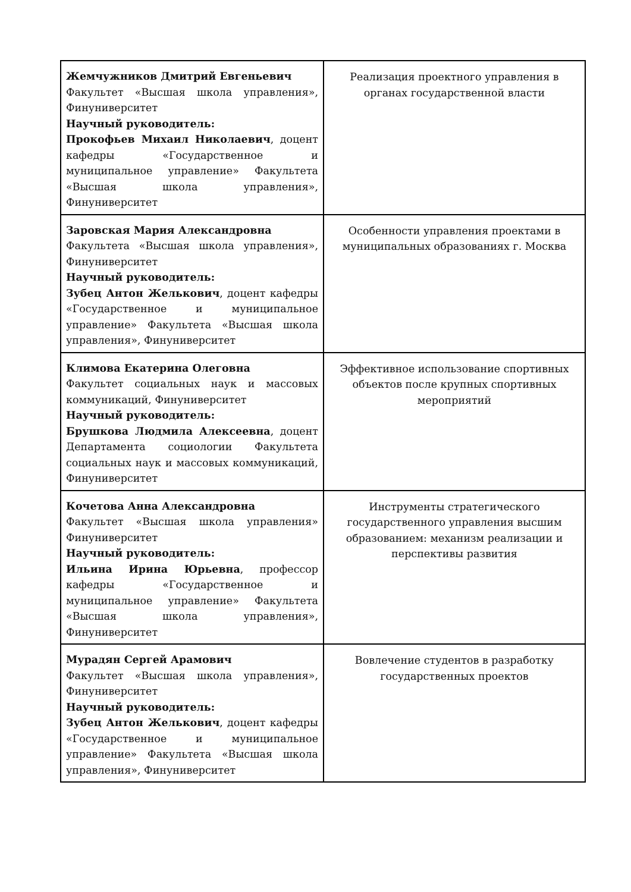| Жемчужников Дмитрий Евгеньевич Факультет «Высшая школа управления», Финуниверситет Научный руководитель: Прокофьев Михаил Николаевич , доцент кафедры «Государственное и муниципальное управление» Факультета «Высшая школа управления», Финуниверситет | Реализация проектного управления в органах государственной власти |
| Заровская Мария Александровна Факультета «Высшая школа управления», Финуниверситет Научный руководитель: Зубец Антон Желькович , доцент кафедры «Государственное и муниципальное управление» Факультета «Высшая школа управления», Финуниверситет | Особенности управления проектами в муниципальных образованиях г. Москва |
| Климова Екатерина Олеговна Факультет социальных наук и массовых коммуникаций, Финуниверситет Научный руководитель: Брушкова Людмила Алексеевна , доцент Департамента социологии Факультета социальных наук и массовых коммуникаций, Финуниверситет | Эффективное использование спортивных объектов после крупных спортивных мероприятий |
| Кочетова Анна Александровна Факультет «Высшая школа управления» Финуниверситет Научный руководитель: Ильина Ирина Юрьевна , профессор кафедры «Государственное и муниципальное управление» Факультета «Высшая школа управления», Финуниверситет | Инструменты стратегического государственного управления высшим образованием: механизм реализации и перспективы развития |
| Мурадян Сергей Арамович Факультет «Высшая школа управления», Финуниверситет Научный руководитель: Зубец Антон Желькович , доцент кафедры «Государственное и муниципальное управление» Факультета «Высшая школа управления», Финуниверситет | Вовлечение студентов в разработку государственных проектов |